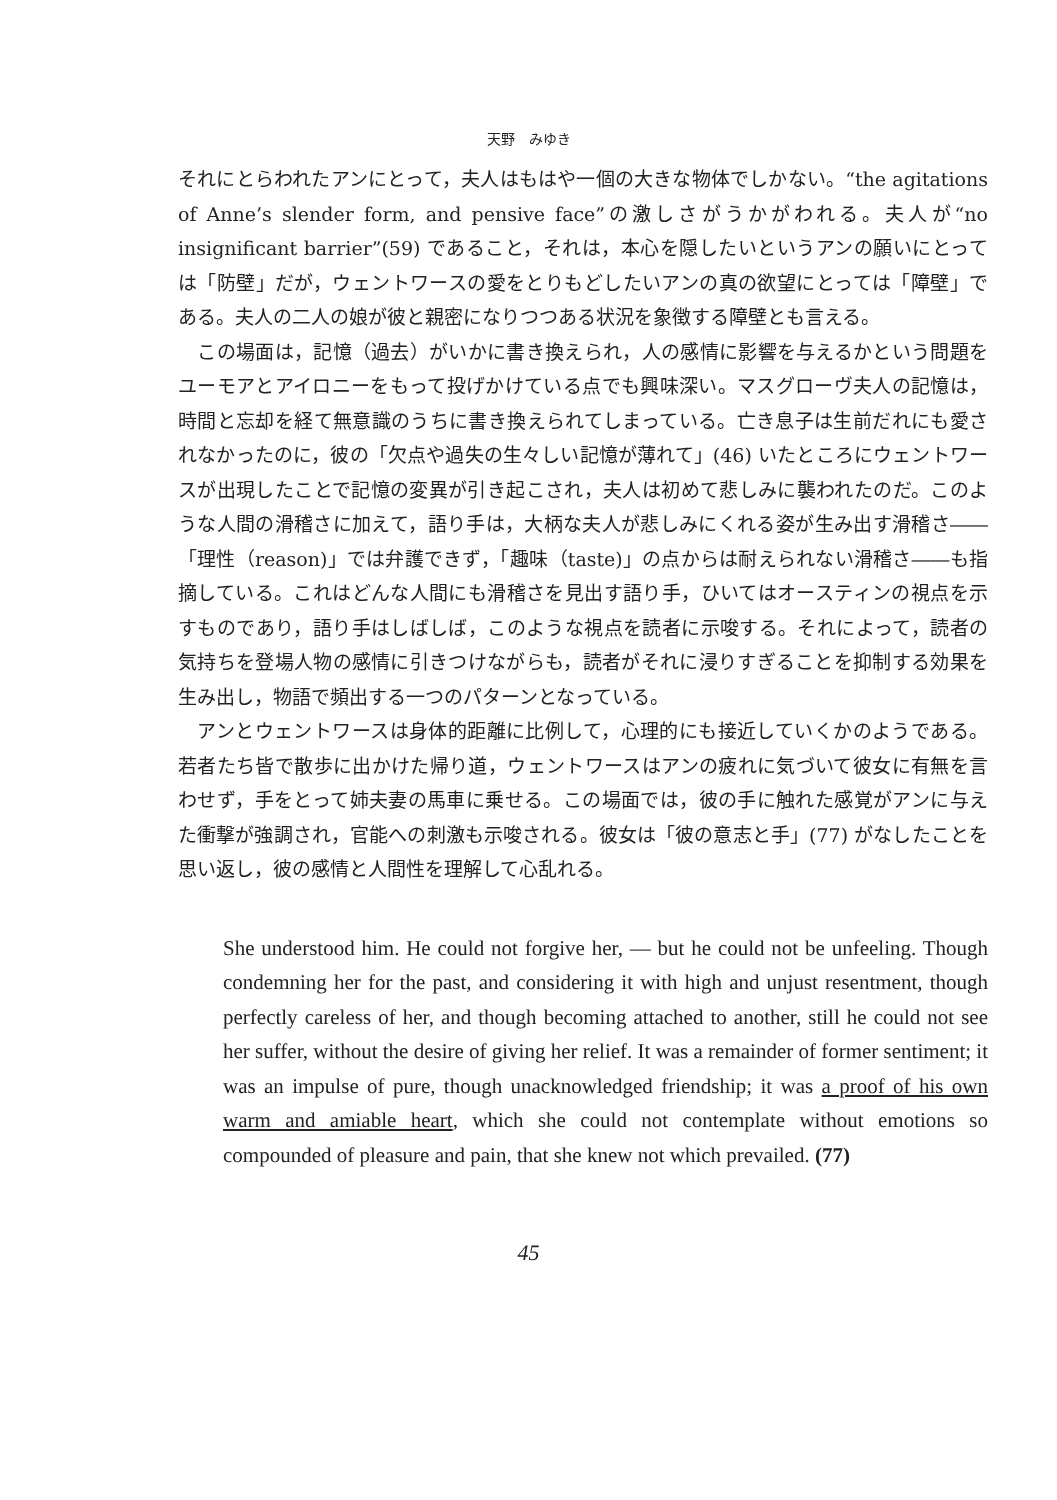天野　みゆき
それにとらわれたアンにとって，夫人はもはや一個の大きな物体でしかない。“the agitations of Anne’s slender form, and pensive face”の激しさがうかがわれる。夫人が“no insignificant barrier”(59) であること，それは，本心を隠したいというアンの願いにとっては「防壁」だが，ウェントワースの愛をとりもどしたいアンの真の欲望にとっては「障壁」である。夫人の二人の娘が彼と親密になりつつある状況を象徴する障壁とも言える。
　この場面は，記憶（過去）がいかに書き換えられ，人の感情に影響を与えるかという問題をユーモアとアイロニーをもって投げかけている点でも興味深い。マスグローヴ夫人の記憶は，時間と忘却を経て無意識のうちに書き換えられてしまっている。亡き息子は生前だれにも愛されなかったのに，彼の「欠点や過失の生々しい記憶が薄れて」(46) いたところにウェントワースが出現したことで記憶の変異が引き起こされ，夫人は初めて悲しみに襲われたのだ。このような人間の滑稽さに加えて，語り手は，大柄な夫人が悲しみにくれる姿が生み出す滑稽さ――「理性（reason)」では弁護できず，「趣味（taste)」の点からは耐えられない滑稽さ――も指摘している。これはどんな人間にも滑稽さを見出す語り手，ひいてはオースティンの視点を示すものであり，語り手はしばしば，このような視点を読者に示唆する。それによって，読者の気持ちを登場人物の感情に引きつけながらも，読者がそれに浸りすぎることを抑制する効果を生み出し，物語で頻出する一つのパターンとなっている。
　アンとウェントワースは身体的距離に比例して，心理的にも接近していくかのようである。若者たち皆で散歩に出かけた帰り道，ウェントワースはアンの疲れに気づいて彼女に有無を言わせず，手をとって姉夫妻の馬車に乗せる。この場面では，彼の手に触れた感覚がアンに与えた衝撃が強調され，官能への刺激も示唆される。彼女は「彼の意志と手」(77) がなしたことを思い返し，彼の感情と人間性を理解して心乱れる。
She understood him. He could not forgive her, — but he could not be unfeeling. Though condemning her for the past, and considering it with high and unjust resentment, though perfectly careless of her, and though becoming attached to another, still he could not see her suffer, without the desire of giving her relief. It was a remainder of former sentiment; it was an impulse of pure, though unacknowledged friendship; it was a proof of his own warm and amiable heart, which she could not contemplate without emotions so compounded of pleasure and pain, that she knew not which prevailed. (77)
45